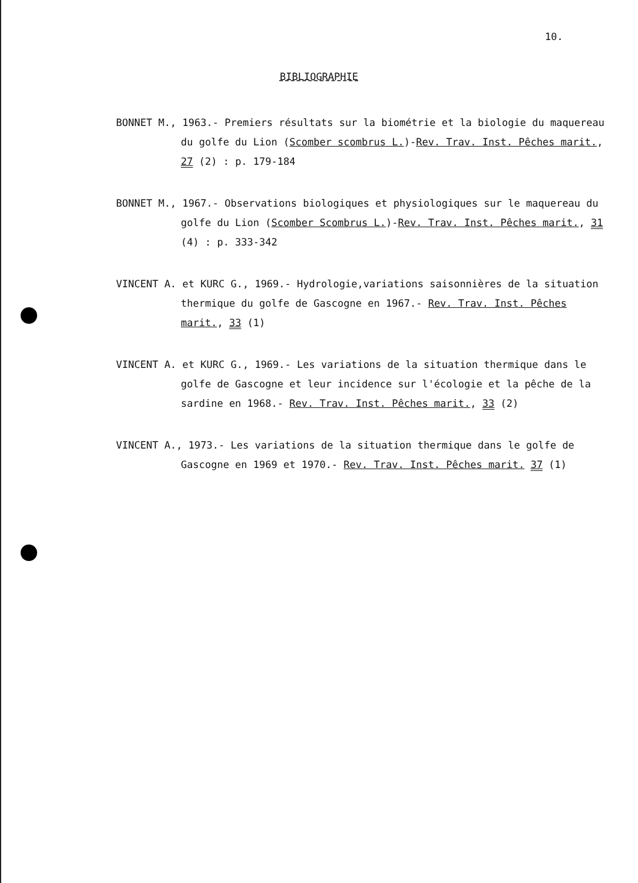10.
BIBLIOGRAPHIE
BONNET M., 1963.- Premiers résultats sur la biométrie et la biologie du maquereau du golfe du Lion (Scomber scombrus L.)-Rev. Trav. Inst. Pêches marit., 27 (2) : p. 179-184
BONNET M., 1967.- Observations biologiques et physiologiques sur le maquereau du golfe du Lion (Scomber Scombrus L.)-Rev. Trav. Inst. Pêches marit., 31 (4) : p. 333-342
VINCENT A. et KURC G., 1969.- Hydrologie,variations saisonnières de la situation thermique du golfe de Gascogne en 1967.- Rev. Trav. Inst. Pêches marit., 33 (1)
VINCENT A. et KURC G., 1969.- Les variations de la situation thermique dans le golfe de Gascogne et leur incidence sur l'écologie et la pêche de la sardine en 1968.- Rev. Trav. Inst. Pêches marit., 33 (2)
VINCENT A., 1973.- Les variations de la situation thermique dans le golfe de Gascogne en 1969 et 1970.- Rev. Trav. Inst. Pêches marit. 37 (1)